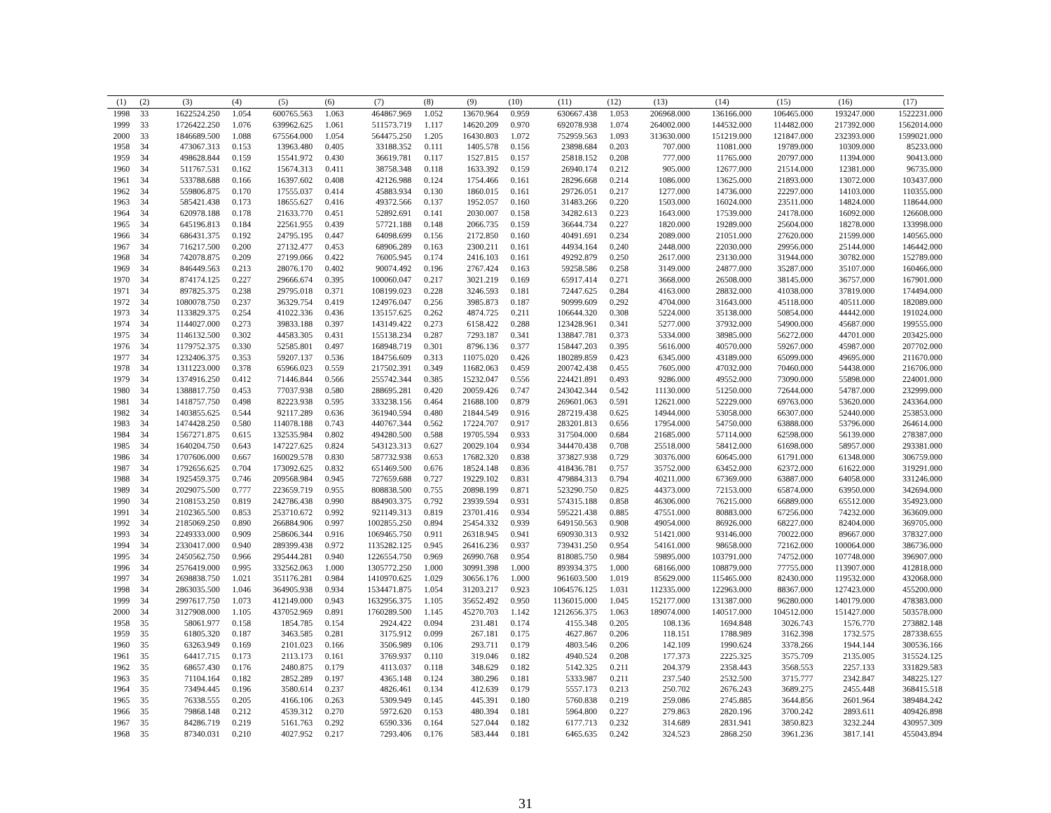| (1) | (2) | (3) | (4) | (5) | (6) | (7) | (8) | (9) | (10) | (11) | (12) | (13) | (14) | (15) | (16) | (17) |
| --- | --- | --- | --- | --- | --- | --- | --- | --- | --- | --- | --- | --- | --- | --- | --- | --- |
| 1998 | 33 | 1622524.250 | 1.054 | 600765.563 | 1.063 | 464867.969 | 1.052 | 13670.964 | 0.959 | 630667.438 | 1.053 | 206968.000 | 136166.000 | 106465.000 | 193247.000 | 1522231.000 |
| 1999 | 33 | 1726422.250 | 1.076 | 639962.625 | 1.061 | 511573.719 | 1.117 | 14620.209 | 0.970 | 692078.938 | 1.074 | 264002.000 | 144532.000 | 114482.000 | 217392.000 | 1562014.000 |
| 2000 | 33 | 1846689.500 | 1.088 | 675564.000 | 1.054 | 564475.250 | 1.205 | 16430.803 | 1.072 | 752959.563 | 1.093 | 313630.000 | 151219.000 | 121847.000 | 232393.000 | 1599021.000 |
| 1958 | 34 | 473067.313 | 0.153 | 13963.480 | 0.405 | 33188.352 | 0.111 | 1405.578 | 0.156 | 23898.684 | 0.203 | 707.000 | 11081.000 | 19789.000 | 10309.000 | 85233.000 |
| 1959 | 34 | 498628.844 | 0.159 | 15541.972 | 0.430 | 36619.781 | 0.117 | 1527.815 | 0.157 | 25818.152 | 0.208 | 777.000 | 11765.000 | 20797.000 | 11394.000 | 90413.000 |
| 1960 | 34 | 511767.531 | 0.162 | 15674.313 | 0.411 | 38758.348 | 0.118 | 1633.392 | 0.159 | 26940.174 | 0.212 | 905.000 | 12677.000 | 21514.000 | 12381.000 | 96735.000 |
| 1961 | 34 | 533788.688 | 0.166 | 16397.602 | 0.408 | 42126.988 | 0.124 | 1754.466 | 0.161 | 28296.668 | 0.214 | 1086.000 | 13625.000 | 21893.000 | 13072.000 | 103437.000 |
| 1962 | 34 | 559806.875 | 0.170 | 17555.037 | 0.414 | 45883.934 | 0.130 | 1860.015 | 0.161 | 29726.051 | 0.217 | 1277.000 | 14736.000 | 22297.000 | 14103.000 | 110355.000 |
| 1963 | 34 | 585421.438 | 0.173 | 18655.627 | 0.416 | 49372.566 | 0.137 | 1952.057 | 0.160 | 31483.266 | 0.220 | 1503.000 | 16024.000 | 23511.000 | 14824.000 | 118644.000 |
| 1964 | 34 | 620978.188 | 0.178 | 21633.770 | 0.451 | 52892.691 | 0.141 | 2030.007 | 0.158 | 34282.613 | 0.223 | 1643.000 | 17539.000 | 24178.000 | 16092.000 | 126608.000 |
| 1965 | 34 | 645196.813 | 0.184 | 22561.955 | 0.439 | 57721.188 | 0.148 | 2066.735 | 0.159 | 36644.734 | 0.227 | 1820.000 | 19289.000 | 25604.000 | 18278.000 | 133998.000 |
| 1966 | 34 | 686431.375 | 0.192 | 24795.195 | 0.447 | 64098.699 | 0.156 | 2172.850 | 0.160 | 40491.691 | 0.234 | 2089.000 | 21051.000 | 27620.000 | 21599.000 | 140565.000 |
| 1967 | 34 | 716217.500 | 0.200 | 27132.477 | 0.453 | 68906.289 | 0.163 | 2300.211 | 0.161 | 44934.164 | 0.240 | 2448.000 | 22030.000 | 29956.000 | 25144.000 | 146442.000 |
| 1968 | 34 | 742078.875 | 0.209 | 27199.066 | 0.422 | 76005.945 | 0.174 | 2416.103 | 0.161 | 49292.879 | 0.250 | 2617.000 | 23130.000 | 31944.000 | 30782.000 | 152789.000 |
| 1969 | 34 | 846449.563 | 0.213 | 28076.170 | 0.402 | 90074.492 | 0.196 | 2767.424 | 0.163 | 59258.586 | 0.258 | 3149.000 | 24877.000 | 35287.000 | 35107.000 | 160466.000 |
| 1970 | 34 | 874174.125 | 0.227 | 29666.674 | 0.395 | 100060.047 | 0.217 | 3021.219 | 0.169 | 65917.414 | 0.271 | 3668.000 | 26508.000 | 38145.000 | 36757.000 | 167901.000 |
| 1971 | 34 | 897825.375 | 0.238 | 29795.018 | 0.371 | 108199.023 | 0.228 | 3246.593 | 0.181 | 72447.625 | 0.284 | 4163.000 | 28832.000 | 41038.000 | 37819.000 | 174494.000 |
| 1972 | 34 | 1080078.750 | 0.237 | 36329.754 | 0.419 | 124976.047 | 0.256 | 3985.873 | 0.187 | 90999.609 | 0.292 | 4704.000 | 31643.000 | 45118.000 | 40511.000 | 182089.000 |
| 1973 | 34 | 1133829.375 | 0.254 | 41022.336 | 0.436 | 135157.625 | 0.262 | 4874.725 | 0.211 | 106644.320 | 0.308 | 5224.000 | 35138.000 | 50854.000 | 44442.000 | 191024.000 |
| 1974 | 34 | 1144027.000 | 0.273 | 39833.188 | 0.397 | 143149.422 | 0.273 | 6158.422 | 0.288 | 123428.961 | 0.341 | 5277.000 | 37932.000 | 54900.000 | 45687.000 | 199555.000 |
| 1975 | 34 | 1146132.500 | 0.302 | 44583.305 | 0.431 | 155138.234 | 0.287 | 7293.187 | 0.341 | 138847.781 | 0.373 | 5334.000 | 38985.000 | 56272.000 | 44701.000 | 203425.000 |
| 1976 | 34 | 1179752.375 | 0.330 | 52585.801 | 0.497 | 168948.719 | 0.301 | 8796.136 | 0.377 | 158447.203 | 0.395 | 5616.000 | 40570.000 | 59267.000 | 45987.000 | 207702.000 |
| 1977 | 34 | 1232406.375 | 0.353 | 59207.137 | 0.536 | 184756.609 | 0.313 | 11075.020 | 0.426 | 180289.859 | 0.423 | 6345.000 | 43189.000 | 65099.000 | 49695.000 | 211670.000 |
| 1978 | 34 | 1311223.000 | 0.378 | 65966.023 | 0.559 | 217502.391 | 0.349 | 11682.063 | 0.459 | 200742.438 | 0.455 | 7605.000 | 47032.000 | 70460.000 | 54438.000 | 216706.000 |
| 1979 | 34 | 1374916.250 | 0.412 | 71446.844 | 0.566 | 255742.344 | 0.385 | 15232.047 | 0.556 | 224421.891 | 0.493 | 9286.000 | 49552.000 | 73090.000 | 55898.000 | 224001.000 |
| 1980 | 34 | 1388817.750 | 0.453 | 77037.938 | 0.580 | 288695.281 | 0.420 | 20059.426 | 0.747 | 243042.344 | 0.542 | 11130.000 | 51250.000 | 72644.000 | 54787.000 | 232999.000 |
| 1981 | 34 | 1418757.750 | 0.498 | 82223.938 | 0.595 | 333238.156 | 0.464 | 21688.100 | 0.879 | 269601.063 | 0.591 | 12621.000 | 52229.000 | 69763.000 | 53620.000 | 243364.000 |
| 1982 | 34 | 1403855.625 | 0.544 | 92117.289 | 0.636 | 361940.594 | 0.480 | 21844.549 | 0.916 | 287219.438 | 0.625 | 14944.000 | 53058.000 | 66307.000 | 52440.000 | 253853.000 |
| 1983 | 34 | 1474428.250 | 0.580 | 114078.188 | 0.743 | 440767.344 | 0.562 | 17224.707 | 0.917 | 283201.813 | 0.656 | 17954.000 | 54750.000 | 63888.000 | 53796.000 | 264614.000 |
| 1984 | 34 | 1567271.875 | 0.615 | 132535.984 | 0.802 | 494280.500 | 0.588 | 19705.594 | 0.933 | 317504.000 | 0.684 | 21685.000 | 57114.000 | 62598.000 | 56139.000 | 278387.000 |
| 1985 | 34 | 1640204.750 | 0.643 | 147227.625 | 0.824 | 543123.313 | 0.627 | 20029.104 | 0.934 | 344470.438 | 0.708 | 25518.000 | 58412.000 | 61698.000 | 58957.000 | 293381.000 |
| 1986 | 34 | 1707606.000 | 0.667 | 160029.578 | 0.830 | 587732.938 | 0.653 | 17682.320 | 0.838 | 373827.938 | 0.729 | 30376.000 | 60645.000 | 61791.000 | 61348.000 | 306759.000 |
| 1987 | 34 | 1792656.625 | 0.704 | 173092.625 | 0.832 | 651469.500 | 0.676 | 18524.148 | 0.836 | 418436.781 | 0.757 | 35752.000 | 63452.000 | 62372.000 | 61622.000 | 319291.000 |
| 1988 | 34 | 1925459.375 | 0.746 | 209568.984 | 0.945 | 727659.688 | 0.727 | 19229.102 | 0.831 | 479884.313 | 0.794 | 40211.000 | 67369.000 | 63887.000 | 64058.000 | 331246.000 |
| 1989 | 34 | 2029075.500 | 0.777 | 223659.719 | 0.955 | 808838.500 | 0.755 | 20898.199 | 0.871 | 523290.750 | 0.825 | 44373.000 | 72153.000 | 65874.000 | 63950.000 | 342694.000 |
| 1990 | 34 | 2108153.250 | 0.819 | 242786.438 | 0.990 | 884903.375 | 0.792 | 23939.594 | 0.931 | 574315.188 | 0.858 | 46306.000 | 76215.000 | 66889.000 | 65512.000 | 354923.000 |
| 1991 | 34 | 2102365.500 | 0.853 | 253710.672 | 0.992 | 921149.313 | 0.819 | 23701.416 | 0.934 | 595221.438 | 0.885 | 47551.000 | 80883.000 | 67256.000 | 74232.000 | 363609.000 |
| 1992 | 34 | 2185069.250 | 0.890 | 266884.906 | 0.997 | 1002855.250 | 0.894 | 25454.332 | 0.939 | 649150.563 | 0.908 | 49054.000 | 86926.000 | 68227.000 | 82404.000 | 369705.000 |
| 1993 | 34 | 2249333.000 | 0.909 | 258606.344 | 0.916 | 1069465.750 | 0.911 | 26318.945 | 0.941 | 690930.313 | 0.932 | 51421.000 | 93146.000 | 70022.000 | 89667.000 | 378327.000 |
| 1994 | 34 | 2330417.000 | 0.940 | 289399.438 | 0.972 | 1135282.125 | 0.945 | 26416.236 | 0.937 | 739431.250 | 0.954 | 54161.000 | 98658.000 | 72162.000 | 100064.000 | 386736.000 |
| 1995 | 34 | 2450562.750 | 0.966 | 295444.281 | 0.940 | 1226554.750 | 0.969 | 26990.768 | 0.954 | 818085.750 | 0.984 | 59895.000 | 103791.000 | 74752.000 | 107748.000 | 396907.000 |
| 1996 | 34 | 2576419.000 | 0.995 | 332562.063 | 1.000 | 1305772.250 | 1.000 | 30991.398 | 1.000 | 893934.375 | 1.000 | 68166.000 | 108879.000 | 77755.000 | 113907.000 | 412818.000 |
| 1997 | 34 | 2698838.750 | 1.021 | 351176.281 | 0.984 | 1410970.625 | 1.029 | 30656.176 | 1.000 | 961603.500 | 1.019 | 85629.000 | 115465.000 | 82430.000 | 119532.000 | 432068.000 |
| 1998 | 34 | 2863035.500 | 1.046 | 364905.938 | 0.934 | 1534471.875 | 1.054 | 31203.217 | 0.923 | 1064576.125 | 1.031 | 112335.000 | 122963.000 | 88367.000 | 127423.000 | 455200.000 |
| 1999 | 34 | 2997617.750 | 1.073 | 412149.000 | 0.943 | 1632956.375 | 1.105 | 35652.492 | 0.950 | 1136015.000 | 1.045 | 152177.000 | 131387.000 | 96280.000 | 140179.000 | 478383.000 |
| 2000 | 34 | 3127908.000 | 1.105 | 437052.969 | 0.891 | 1760289.500 | 1.145 | 45270.703 | 1.142 | 1212656.375 | 1.063 | 189074.000 | 140517.000 | 104512.000 | 151427.000 | 503578.000 |
| 1958 | 35 | 58061.977 | 0.158 | 1854.785 | 0.154 | 2924.422 | 0.094 | 231.481 | 0.174 | 4155.348 | 0.205 | 108.136 | 1694.848 | 3026.743 | 1576.770 | 273882.148 |
| 1959 | 35 | 61805.320 | 0.187 | 3463.585 | 0.281 | 3175.912 | 0.099 | 267.181 | 0.175 | 4627.867 | 0.206 | 118.151 | 1788.989 | 3162.398 | 1732.575 | 287338.655 |
| 1960 | 35 | 63263.949 | 0.169 | 2101.023 | 0.166 | 3506.989 | 0.106 | 293.711 | 0.179 | 4803.546 | 0.206 | 142.109 | 1990.624 | 3378.266 | 1944.144 | 300536.166 |
| 1961 | 35 | 64417.715 | 0.173 | 2113.173 | 0.161 | 3769.937 | 0.110 | 319.046 | 0.182 | 4940.524 | 0.208 | 177.373 | 2225.325 | 3575.709 | 2135.005 | 315524.125 |
| 1962 | 35 | 68657.430 | 0.176 | 2480.875 | 0.179 | 4113.037 | 0.118 | 348.629 | 0.182 | 5142.325 | 0.211 | 204.379 | 2358.443 | 3568.553 | 2257.133 | 331829.583 |
| 1963 | 35 | 71104.164 | 0.182 | 2852.289 | 0.197 | 4365.148 | 0.124 | 380.296 | 0.181 | 5333.987 | 0.211 | 237.540 | 2532.500 | 3715.777 | 2342.847 | 348225.127 |
| 1964 | 35 | 73494.445 | 0.196 | 3580.614 | 0.237 | 4826.461 | 0.134 | 412.639 | 0.179 | 5557.173 | 0.213 | 250.702 | 2676.243 | 3689.275 | 2455.448 | 368415.518 |
| 1965 | 35 | 76338.555 | 0.205 | 4166.106 | 0.263 | 5309.949 | 0.145 | 445.391 | 0.180 | 5760.838 | 0.219 | 259.086 | 2745.885 | 3644.856 | 2601.964 | 389484.242 |
| 1966 | 35 | 79868.148 | 0.212 | 4539.312 | 0.270 | 5972.620 | 0.153 | 480.394 | 0.181 | 5964.800 | 0.227 | 279.863 | 2820.196 | 3700.242 | 2893.611 | 409426.898 |
| 1967 | 35 | 84286.719 | 0.219 | 5161.763 | 0.292 | 6590.336 | 0.164 | 527.044 | 0.182 | 6177.713 | 0.232 | 314.689 | 2831.941 | 3850.823 | 3232.244 | 430957.309 |
| 1968 | 35 | 87340.031 | 0.210 | 4027.952 | 0.217 | 7293.406 | 0.176 | 583.444 | 0.181 | 6465.635 | 0.242 | 324.523 | 2868.250 | 3961.236 | 3817.141 | 455043.894 |
31